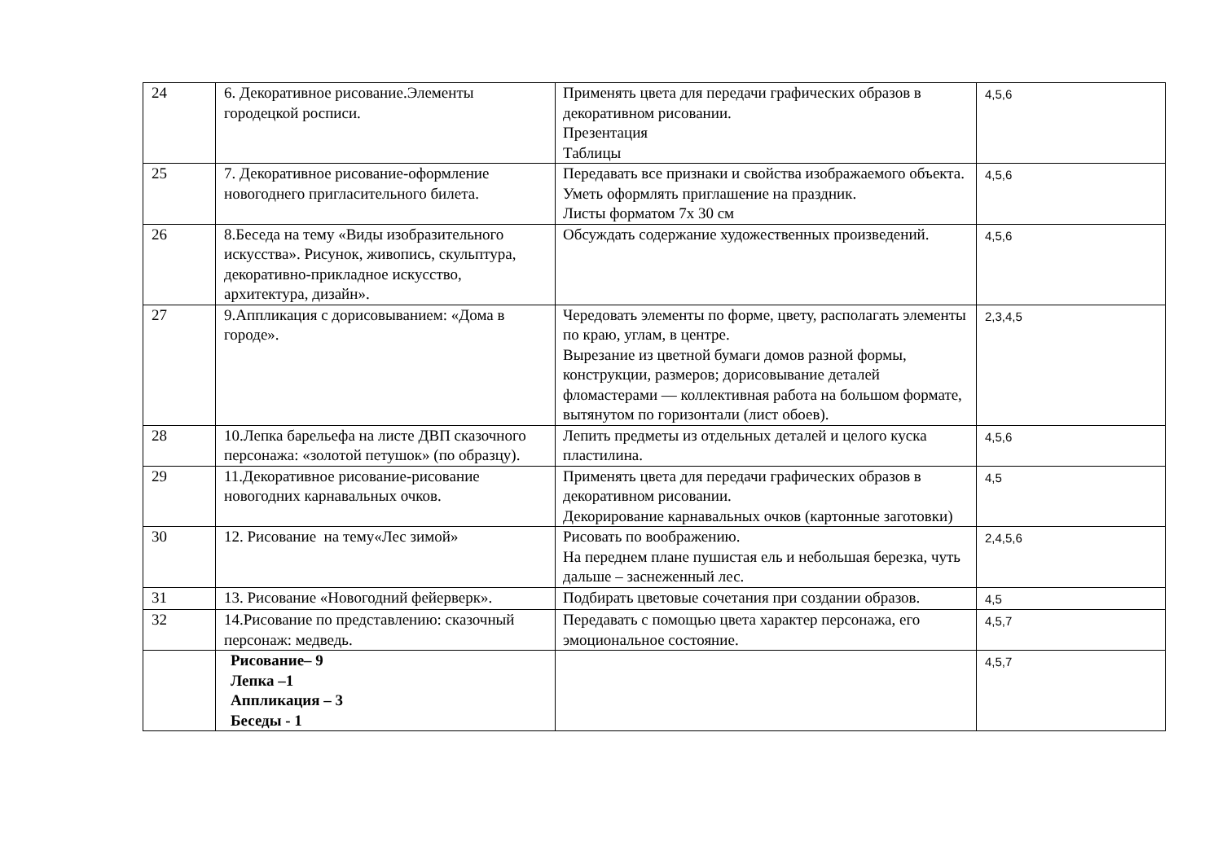| 24 | 6. Декоративное рисование.Элементы городецкой росписи. | Применять цвета для передачи графических образов в декоративном рисовании. Презентация Таблицы | 4,5,6 |
| 25 | 7. Декоративное рисование-оформление новогоднего пригласительного билета. | Передавать все признаки и свойства изображаемого объекта. Уметь оформлять приглашение на праздник. Листы форматом 7х 30 см | 4,5,6 |
| 26 | 8.Беседа на тему «Виды изобразительного искусства». Рисунок, живопись, скульптура, декоративно-прикладное искусство, архитектура, дизайн». | Обсуждать содержание художественных произведений. | 4,5,6 |
| 27 | 9.Аппликация с дорисовыванием: «Дома в городе». | Чередовать элементы по форме, цвету, располагать элементы по краю, углам, в центре. Вырезание из цветной бумаги домов разной формы, конструкции, размеров; дорисовывание деталей фломастерами — коллективная работа на большом формате, вытянутом по горизонтали (лист обоев). | 2,3,4,5 |
| 28 | 10.Лепка барельефа на листе ДВП сказочного персонажа: «золотой петушок» (по образцу). | Лепить предметы из отдельных деталей и целого куска пластилина. | 4,5,6 |
| 29 | 11.Декоративное рисование-рисование новогодних карнавальных очков. | Применять цвета для передачи графических образов в декоративном рисовании. Декорирование карнавальных очков (картонные заготовки) | 4,5 |
| 30 | 12. Рисование на тему«Лес зимой» | Рисовать по воображению. На переднем плане пушистая ель и небольшая березка, чуть дальше – заснеженный лес. | 2,4,5,6 |
| 31 | 13. Рисование «Новогодний фейерверк». | Подбирать цветовые сочетания при создании образов. | 4,5 |
| 32 | 14.Рисование по представлению: сказочный персонаж: медведь. | Передавать с помощью цвета характер персонажа, его эмоциональное состояние. | 4,5,7 |
| | Рисование– 9 Лепка –1 Аппликация – 3 Беседы - 1 | | 4,5,7 |